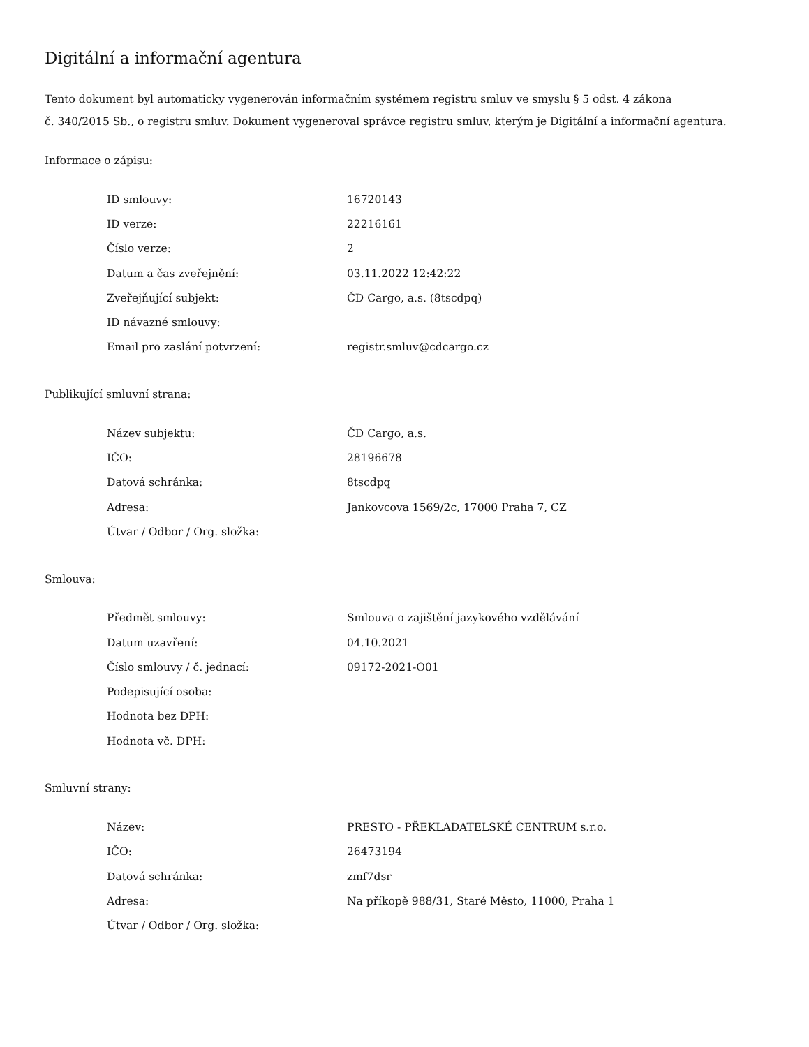Digitální a informační agentura
Tento dokument byl automaticky vygenerován informačním systémem registru smluv ve smyslu § 5 odst. 4 zákona
č. 340/2015 Sb., o registru smluv. Dokument vygeneroval správce registru smluv, kterým je Digitální a informační agentura.
Informace o zápisu:
| ID smlouvy: | 16720143 |
| ID verze: | 22216161 |
| Číslo verze: | 2 |
| Datum a čas zveřejnění: | 03.11.2022 12:42:22 |
| Zveřejňující subjekt: | ČD Cargo, a.s. (8tscdpq) |
| ID návazné smlouvy: | |
| Email pro zaslání potvrzení: | registr.smluv@cdcargo.cz |
Publikující smluvní strana:
| Název subjektu: | ČD Cargo, a.s. |
| IČO: | 28196678 |
| Datová schránka: | 8tscdpq |
| Adresa: | Jankovcova 1569/2c, 17000 Praha 7, CZ |
| Útvar / Odbor / Org. složka: | |
Smlouva:
| Předmět smlouvy: | Smlouva o zajištění jazykového vzdělávání |
| Datum uzavření: | 04.10.2021 |
| Číslo smlouvy / č. jednací: | 09172-2021-O01 |
| Podepisující osoba: | |
| Hodnota bez DPH: | |
| Hodnota vč. DPH: | |
Smluvní strany:
| Název: | PRESTO - PŘEKLADATELSKÉ CENTRUM s.r.o. |
| IČO: | 26473194 |
| Datová schránka: | zmf7dsr |
| Adresa: | Na příkopě 988/31, Staré Město, 11000, Praha 1 |
| Útvar / Odbor / Org. složka: | |